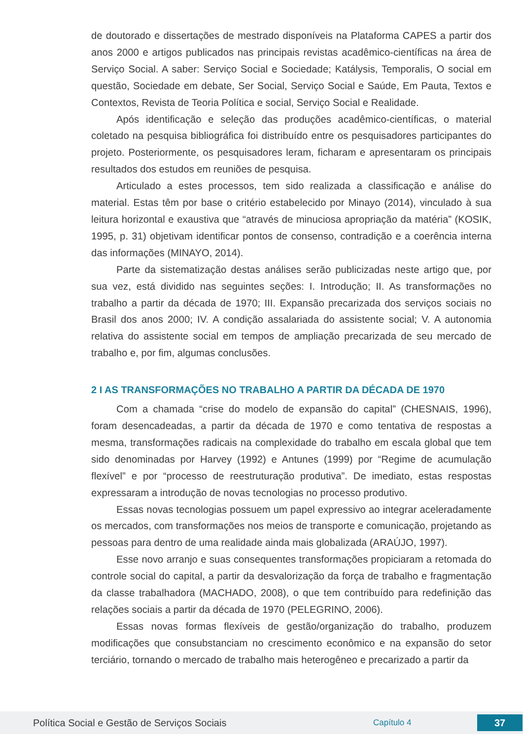de doutorado e dissertações de mestrado disponíveis na Plataforma CAPES a partir dos anos 2000 e artigos publicados nas principais revistas acadêmico-científicas na área de Serviço Social. A saber: Serviço Social e Sociedade; Katálysis, Temporalis, O social em questão, Sociedade em debate, Ser Social, Serviço Social e Saúde, Em Pauta, Textos e Contextos, Revista de Teoria Política e social, Serviço Social e Realidade.
Após identificação e seleção das produções acadêmico-científicas, o material coletado na pesquisa bibliográfica foi distribuído entre os pesquisadores participantes do projeto. Posteriormente, os pesquisadores leram, ficharam e apresentaram os principais resultados dos estudos em reuniões de pesquisa.
Articulado a estes processos, tem sido realizada a classificação e análise do material. Estas têm por base o critério estabelecido por Minayo (2014), vinculado à sua leitura horizontal e exaustiva que “através de minuciosa apropriação da matéria” (KOSIK, 1995, p. 31) objetivam identificar pontos de consenso, contradição e a coerência interna das informações (MINAYO, 2014).
Parte da sistematização destas análises serão publicizadas neste artigo que, por sua vez, está dividido nas seguintes seções: I. Introdução; II. As transformações no trabalho a partir da década de 1970; III. Expansão precarizada dos serviços sociais no Brasil dos anos 2000; IV. A condição assalariada do assistente social; V. A autonomia relativa do assistente social em tempos de ampliação precarizada de seu mercado de trabalho e, por fim, algumas conclusões.
2 I AS TRANSFORMAÇÕES NO TRABALHO A PARTIR DA DÉCADA DE 1970
Com a chamada “crise do modelo de expansão do capital” (CHESNAIS, 1996), foram desencadeadas, a partir da década de 1970 e como tentativa de respostas a mesma, transformações radicais na complexidade do trabalho em escala global que tem sido denominadas por Harvey (1992) e Antunes (1999) por “Regime de acumulação flexível” e por “processo de reestruturação produtiva”. De imediato, estas respostas expressaram a introdução de novas tecnologias no processo produtivo.
Essas novas tecnologias possuem um papel expressivo ao integrar aceleradamente os mercados, com transformações nos meios de transporte e comunicação, projetando as pessoas para dentro de uma realidade ainda mais globalizada (ARAÚJO, 1997).
Esse novo arranjo e suas consequentes transformações propiciaram a retomada do controle social do capital, a partir da desvalorização da força de trabalho e fragmentação da classe trabalhadora (MACHADO, 2008), o que tem contribuído para redefinição das relações sociais a partir da década de 1970 (PELEGRINO, 2006).
Essas novas formas flexíveis de gestão/organização do trabalho, produzem modificações que consubstanciam no crescimento econômico e na expansão do setor terciário, tornando o mercado de trabalho mais heterogêneo e precarizado a partir da
Política Social e Gestão de Serviços Sociais
Capítulo 4
37